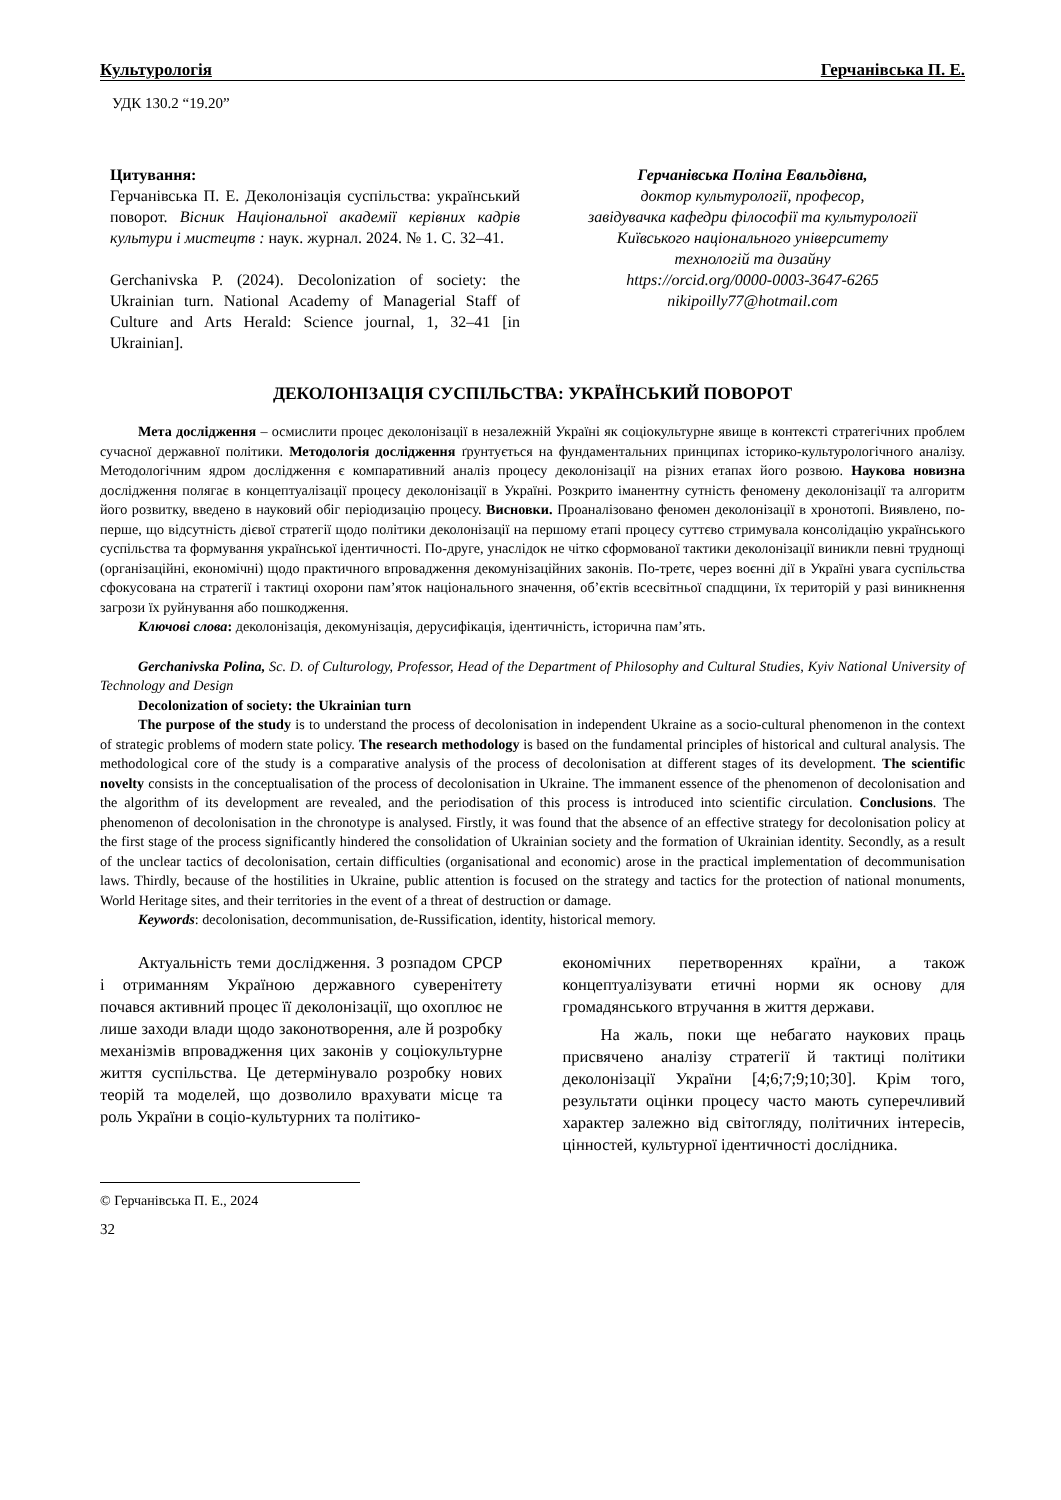Культурологія Герчанівська П. Е.
УДК 130.2 “19.20”
Цитування:
Герчанівська П. Е. Деколонізація суспільства: український поворот. Вісник Національної академії керівних кадрів культури і мистецтв : наук. журнал. 2024. № 1. С. 32–41.
Gerchanivska P. (2024). Decolonization of society: the Ukrainian turn. National Academy of Managerial Staff of Culture and Arts Herald: Science journal, 1, 32–41 [in Ukrainian].
Герчанівська Поліна Евальдівна,
доктор культурології, професор,
завідувачка кафедри філософії та культурології
Київського національного університету
технологій та дизайну
https://orcid.org/0000-0003-3647-6265
nikipoilly77@hotmail.com
ДЕКОЛОНІЗАЦІЯ СУСПІЛЬСТВА: УКРАЇНСЬКИЙ ПОВОРОТ
Мета дослідження – осмислити процес деколонізації в незалежній Україні як соціокультурне явище в контексті стратегічних проблем сучасної державної політики. Методологія дослідження ґрунтується на фундаментальних принципах історико-культурологічного аналізу. Методологічним ядром дослідження є компаративний аналіз процесу деколонізації на різних етапах його розвою. Наукова новизна дослідження полягає в концептуалізації процесу деколонізації в Україні. Розкрито іманентну сутність феномену деколонізації та алгоритм його розвитку, введено в науковий обіг періодизацію процесу. Висновки. Проаналізовано феномен деколонізації в хронотопі. Виявлено, по-перше, що відсутність дієвої стратегії щодо політики деколонізації на першому етапі процесу суттєво стримувала консолідацію українського суспільства та формування української ідентичності. По-друге, унаслідок не чітко сформованої тактики деколонізації виникли певні труднощі (організаційні, економічні) щодо практичного впровадження декомунізаційних законів. По-третє, через воєнні дії в Україні увага суспільства сфокусована на стратегії і тактиці охорони пам’яток національного значення, об’єктів всесвітньої спадщини, їх територій у разі виникнення загрози їх руйнування або пошкодження.
Ключові слова: деколонізація, декомунізація, дерусифікація, ідентичність, історична пам’ять.
Gerchanivska Polina, Sc. D. of Culturology, Professor, Head of the Department of Philosophy and Cultural Studies, Kyiv National University of Technology and Design
Decolonization of society: the Ukrainian turn
The purpose of the study is to understand the process of decolonisation in independent Ukraine as a socio-cultural phenomenon in the context of strategic problems of modern state policy. The research methodology is based on the fundamental principles of historical and cultural analysis. The methodological core of the study is a comparative analysis of the process of decolonisation at different stages of its development. The scientific novelty consists in the conceptualisation of the process of decolonisation in Ukraine. The immanent essence of the phenomenon of decolonisation and the algorithm of its development are revealed, and the periodisation of this process is introduced into scientific circulation. Conclusions. The phenomenon of decolonisation in the chronotype is analysed. Firstly, it was found that the absence of an effective strategy for decolonisation policy at the first stage of the process significantly hindered the consolidation of Ukrainian society and the formation of Ukrainian identity. Secondly, as a result of the unclear tactics of decolonisation, certain difficulties (organisational and economic) arose in the practical implementation of decommunisation laws. Thirdly, because of the hostilities in Ukraine, public attention is focused on the strategy and tactics for the protection of national monuments, World Heritage sites, and their territories in the event of a threat of destruction or damage.
Keywords: decolonisation, decommunisation, de-Russification, identity, historical memory.
Актуальність теми дослідження. З розпадом СРСР і отриманням Україною державного суверенітету почався активний процес її деколонізації, що охоплює не лише заходи влади щодо законотворення, але й розробку механізмів впровадження цих законів у соціокультурне життя суспільства. Це детермінувало розробку нових теорій та моделей, що дозволило врахувати місце та роль України в соціо-культурних та політико-
економічних перетвореннях країни, а також концептуалізувати етичні норми як основу для громадянського втручання в життя держави.
На жаль, поки ще небагато наукових праць присвячено аналізу стратегії й тактиці політики деколонізації України [4;6;7;9;10;30]. Крім того, результати оцінки процесу часто мають суперечливий характер залежно від світогляду, політичних інтересів, цінностей, культурної ідентичності дослідника.
© Герчанівська П. Е., 2024
32